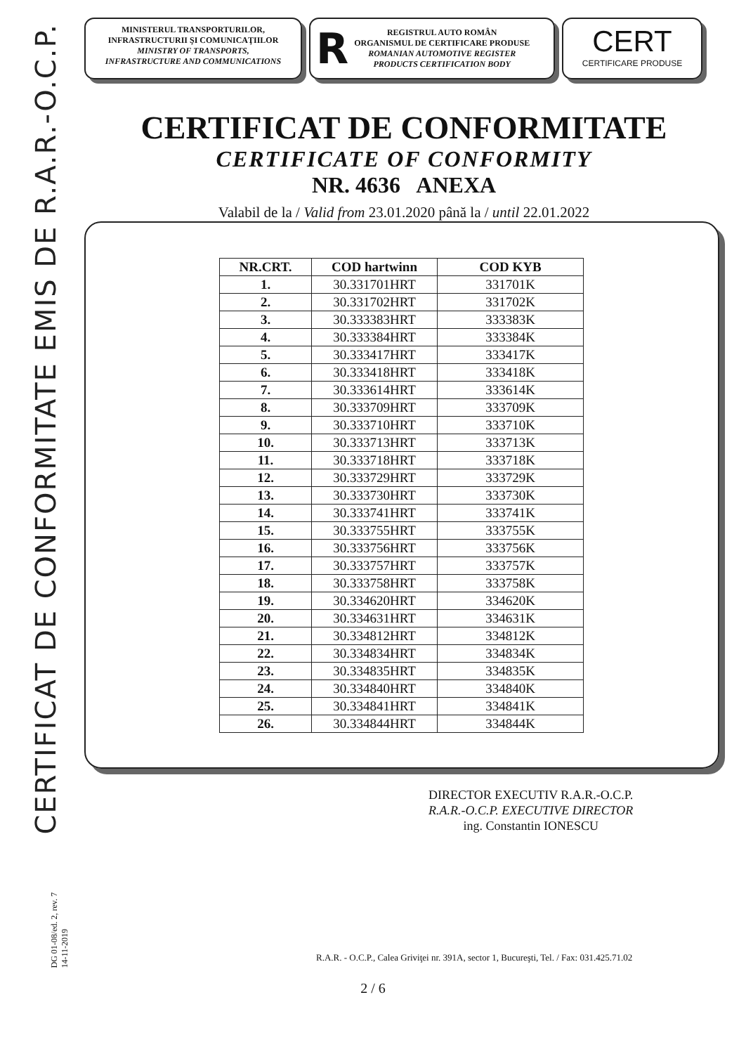CERTIFICAT DE CONFORMITATE EMIS DE R.A.R.-O.C.P.
MINISTERUL TRANSPORTURILOR,
INFRASTRUCTURII ŞI COMUNICAŢIILOR
MINISTRY OF TRANSPORTS,
INFRASTRUCTURE AND COMMUNICATIONS
R
REGISTRUL AUTO ROMÂN
ORGANISMUL DE CERTIFICARE PRODUSE
ROMANIAN AUTOMOTIVE REGISTER
PRODUCTS CERTIFICATION BODY
CERT
CERTIFICARE PRODUSE
CERTIFICAT DE CONFORMITATE
CERTIFICATE OF CONFORMITY
NR. 4636 ANEXA
Valabil de la / Valid from 23.01.2020 până la / until 22.01.2022
| NR.CRT. | COD hartwinn | COD KYB |
| --- | --- | --- |
| 1. | 30.331701HRT | 331701K |
| 2. | 30.331702HRT | 331702K |
| 3. | 30.333383HRT | 333383K |
| 4. | 30.333384HRT | 333384K |
| 5. | 30.333417HRT | 333417K |
| 6. | 30.333418HRT | 333418K |
| 7. | 30.333614HRT | 333614K |
| 8. | 30.333709HRT | 333709K |
| 9. | 30.333710HRT | 333710K |
| 10. | 30.333713HRT | 333713K |
| 11. | 30.333718HRT | 333718K |
| 12. | 30.333729HRT | 333729K |
| 13. | 30.333730HRT | 333730K |
| 14. | 30.333741HRT | 333741K |
| 15. | 30.333755HRT | 333755K |
| 16. | 30.333756HRT | 333756K |
| 17. | 30.333757HRT | 333757K |
| 18. | 30.333758HRT | 333758K |
| 19. | 30.334620HRT | 334620K |
| 20. | 30.334631HRT | 334631K |
| 21. | 30.334812HRT | 334812K |
| 22. | 30.334834HRT | 334834K |
| 23. | 30.334835HRT | 334835K |
| 24. | 30.334840HRT | 334840K |
| 25. | 30.334841HRT | 334841K |
| 26. | 30.334844HRT | 334844K |
DIRECTOR EXECUTIV R.A.R.-O.C.P.
R.A.R.-O.C.P. EXECUTIVE DIRECTOR
ing. Constantin IONESCU
DG 01-08/ed. 2, rev. 7
14-11-2019
R.A.R. - O.C.P., Calea Griviţei nr. 391A, sector 1, Bucureşti, Tel. / Fax: 031.425.71.02
2 / 6